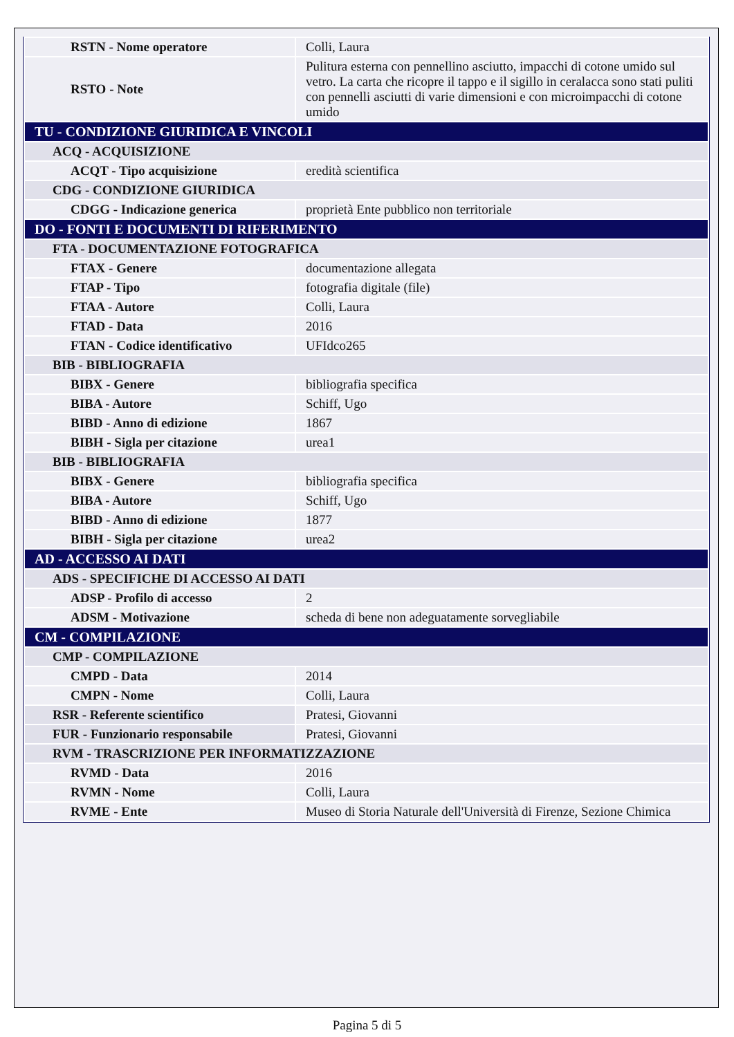| RSTN - Nome operatore | Colli, Laura |
| RSTO - Note | Pulitura esterna con pennellino asciutto, impacchi di cotone umido sul vetro. La carta che ricopre il tappo e il sigillo in ceralacca sono stati puliti con pennelli asciutti di varie dimensioni e con microimpacchi di cotone umido |
| TU - CONDIZIONE GIURIDICA E VINCOLI | |
| ACQ - ACQUISIZIONE | |
| ACQT - Tipo acquisizione | eredità scientifica |
| CDG - CONDIZIONE GIURIDICA | |
| CDGG - Indicazione generica | proprietà Ente pubblico non territoriale |
| DO - FONTI E DOCUMENTI DI RIFERIMENTO | |
| FTA - DOCUMENTAZIONE FOTOGRAFICA | |
| FTAX - Genere | documentazione allegata |
| FTAP - Tipo | fotografia digitale (file) |
| FTAA - Autore | Colli, Laura |
| FTAD - Data | 2016 |
| FTAN - Codice identificativo | UFIdco265 |
| BIB - BIBLIOGRAFIA | |
| BIBX - Genere | bibliografia specifica |
| BIBA - Autore | Schiff, Ugo |
| BIBD - Anno di edizione | 1867 |
| BIBH - Sigla per citazione | urea1 |
| BIB - BIBLIOGRAFIA | |
| BIBX - Genere | bibliografia specifica |
| BIBA - Autore | Schiff, Ugo |
| BIBD - Anno di edizione | 1877 |
| BIBH - Sigla per citazione | urea2 |
| AD - ACCESSO AI DATI | |
| ADS - SPECIFICHE DI ACCESSO AI DATI | |
| ADSP - Profilo di accesso | 2 |
| ADSM - Motivazione | scheda di bene non adeguatamente sorvegliabile |
| CM - COMPILAZIONE | |
| CMP - COMPILAZIONE | |
| CMPD - Data | 2014 |
| CMPN - Nome | Colli, Laura |
| RSR - Referente scientifico | Pratesi, Giovanni |
| FUR - Funzionario responsabile | Pratesi, Giovanni |
| RVM - TRASCRIZIONE PER INFORMATIZZAZIONE | |
| RVMD - Data | 2016 |
| RVMN - Nome | Colli, Laura |
| RVME - Ente | Museo di Storia Naturale dell'Università di Firenze, Sezione Chimica |
Pagina 5 di 5